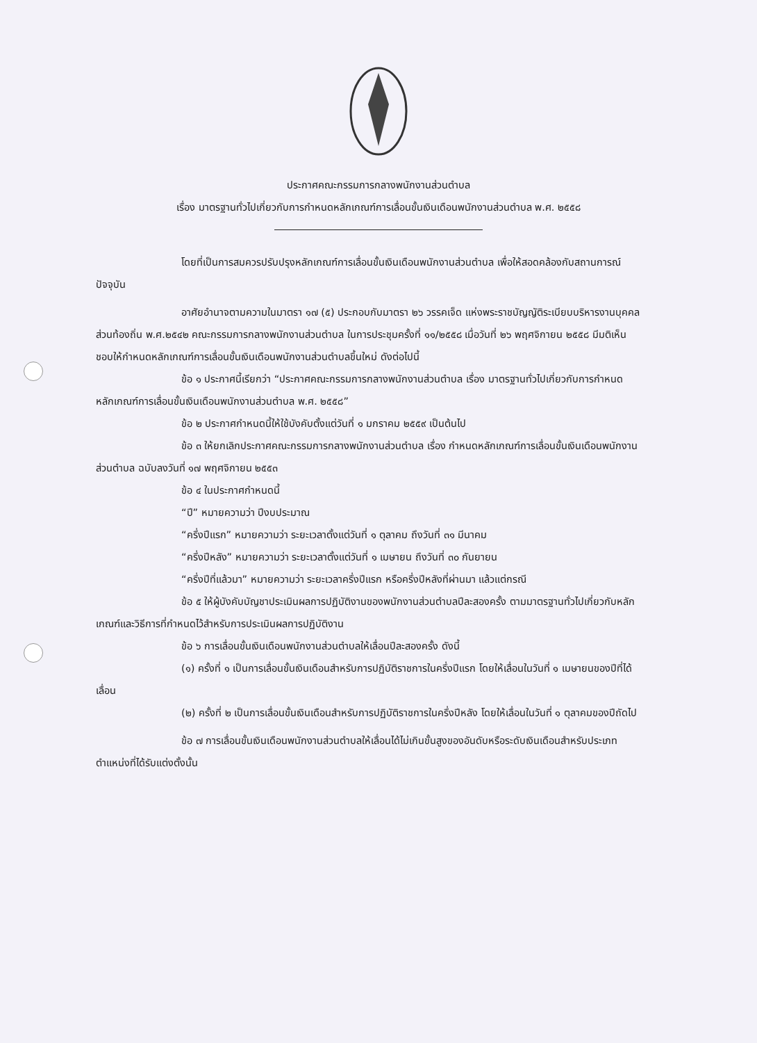ประกาศคณะกรรมการกลางพนักงานส่วนตำบล
เรื่อง มาตรฐานทั่วไปเกี่ยวกับการกำหนดหลักเกณฑ์การเลื่อนขั้นเงินเดือนพนักงานส่วนตำบล พ.ศ. ๒๕๕๘
โดยที่เป็นการสมควรปรับปรุงหลักเกณฑ์การเลื่อนขั้นเงินเดือนพนักงานส่วนตำบล เพื่อให้สอดคล้องกับสถานการณ์ปัจจุบัน
อาศัยอำนาจตามความในมาตรา ๑๗ (๕) ประกอบกับมาตรา ๒๖ วรรคเจ็ด แห่งพระราชบัญญัติระเบียบบริหารงานบุคคลส่วนท้องถิ่น พ.ศ.๒๕๔๒ คณะกรรมการกลางพนักงานส่วนตำบล ในการประชุมครั้งที่ ๑๑/๒๕๕๘ เมื่อวันที่ ๒๖ พฤศจิกายน ๒๕๕๘ มีมติเห็นชอบให้กำหนดหลักเกณฑ์การเลื่อนขั้นเงินเดือนพนักงานส่วนตำบลขึ้นใหม่ ดังต่อไปนี้
ข้อ ๑ ประกาศนี้เรียกว่า “ประกาศคณะกรรมการกลางพนักงานส่วนตำบล เรื่อง มาตรฐานทั่วไปเกี่ยวกับการกำหนดหลักเกณฑ์การเลื่อนขั้นเงินเดือนพนักงานส่วนตำบล พ.ศ. ๒๕๕๘”
ข้อ ๒ ประกาศกำหนดนี้ให้ใช้บังคับตั้งแต่วันที่ ๑ มกราคม ๒๕๕๙ เป็นต้นไป
ข้อ ๓ ให้ยกเลิกประกาศคณะกรรมการกลางพนักงานส่วนตำบล เรื่อง กำหนดหลักเกณฑ์การเลื่อนขั้นเงินเดือนพนักงานส่วนตำบล ฉบับลงวันที่ ๑๗ พฤศจิกายน ๒๕๕๓
ข้อ ๔ ในประกาศกำหนดนี้
“ปี” หมายความว่า ปีงบประมาณ
“ครึ่งปีแรก” หมายความว่า ระยะเวลาตั้งแต่วันที่ ๑ ตุลาคม ถึงวันที่ ๓๑ มีนาคม
“ครึ่งปีหลัง” หมายความว่า ระยะเวลาตั้งแต่วันที่ ๑ เมษายน ถึงวันที่ ๓๐ กันยายน
“ครึ่งปีที่แล้วมา” หมายความว่า ระยะเวลาครึ่งปีแรก หรือครึ่งปีหลังที่ผ่านมา แล้วแต่กรณี
ข้อ ๕ ให้ผู้บังคับบัญชาประเมินผลการปฏิบัติงานของพนักงานส่วนตำบลปีละสองครั้ง ตามมาตรฐานทั่วไปเกี่ยวกับหลักเกณฑ์และวิธีการที่กำหนดไว้สำหรับการประเมินผลการปฏิบัติงาน
ข้อ ๖ การเลื่อนขั้นเงินเดือนพนักงานส่วนตำบลให้เลื่อนปีละสองครั้ง ดังนี้
(๑) ครั้งที่ ๑ เป็นการเลื่อนขั้นเงินเดือนสำหรับการปฏิบัติราชการในครึ่งปีแรก โดยให้เลื่อนในวันที่ ๑ เมษายนของปีที่ได้เลื่อน
(๒) ครั้งที่ ๒ เป็นการเลื่อนขั้นเงินเดือนสำหรับการปฏิบัติราชการในครึ่งปีหลัง โดยให้เลื่อนในวันที่ ๑ ตุลาคมของปีถัดไป
ข้อ ๗ การเลื่อนขั้นเงินเดือนพนักงานส่วนตำบลให้เลื่อนได้ไม่เกินขั้นสูงของอันดับหรือระดับเงินเดือนสำหรับประเภทตำแหน่งที่ได้รับแต่งตั้งนั้น